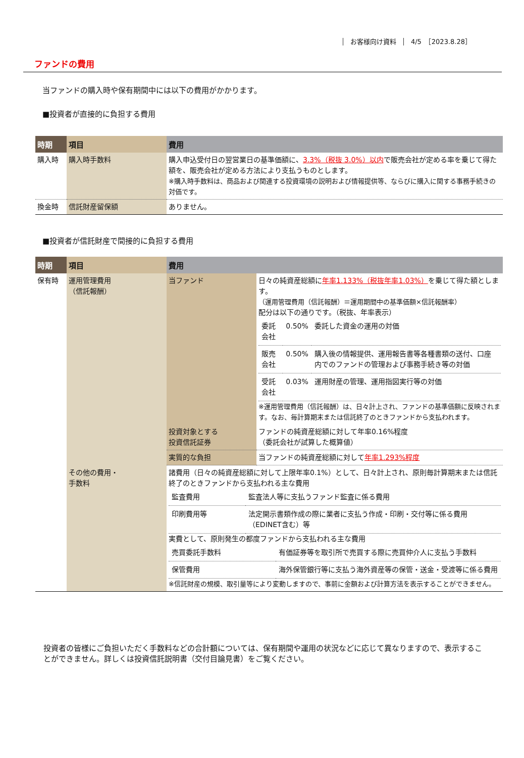お客様向け資料 4/5　［2023.8.28］
ファンドの費用
当ファンドの購入時や保有期間中には以下の費用がかかります。
■投資者が直接的に負担する費用
| 時期 | 項目 | 費用 |
| --- | --- | --- |
| 購入時 | 購入時手数料 | 購入申込受付日の翌営業日の基準価額に、 3.3%（税抜 3.0%）以内 で販売会社が定める率を乗じて得た額を、販売会社が定める方法により支払うものとします。 ※購入時手数料は、商品および関連する投資環境の説明および情報提供等、ならびに購入に関する事務手続きの対価です。 |
| 換金時 | 信託財産留保額 | ありません。 |
■投資者が信託財産で間接的に負担する費用
| 時期 | 項目 | 費用 | |
| --- | --- | --- | --- |
| 保有時 | 運用管理費用 （信託報酬） | 当ファンド | 日々の純資産総額に 年率1.133%（税抜年率1.03%） を乗じて得た額とします。 （運用管理費用（信託報酬）＝運用期間中の基準価額×信託報酬率） 配分は以下の通りです。（税抜、年率表示） / 委託会社 / 0.50% / 委託した資金の運用の対価 / / 販売会社 / 0.50% / 購入後の情報提供、運用報告書等各種書類の送付、口座内でのファンドの管理および事務手続き等の対価 / / 受託会社 / 0.03% / 運用財産の管理、運用指図実行等の対価 / ※運用管理費用（信託報酬）は、日々計上され、ファンドの基準価額に反映されます。なお、毎計算期末または信託終了のときファンドから支払われます。 |
| | | 投資対象とする 投資信託証券 | ファンドの純資産総額に対して年率0.16%程度 （委託会社が試算した概算値） |
| | | 実質的な負担 | 当ファンドの純資産総額に対して 年率1.293%程度 |
| | その他の費用・ 手数料 | 諸費用（日々の純資産総額に対して上限年率0.1%）として、日々計上され、原則毎計算期末または信託終了のときファンドから支払われる主な費用 / 監査費用 / 監査法人等に支払うファンド監査に係る費用 / / 印刷費用等 / 法定開示書類作成の際に業者に支払う作成・印刷・交付等に係る費用（EDINET含む）等 / 実費として、原則発生の都度ファンドから支払われる主な費用 / 売買委託手数料 / 有価証券等を取引所で売買する際に売買仲介人に支払う手数料 / / 保管費用 / 海外保管銀行等に支払う海外資産等の保管・送金・受渡等に係る費用 / ※信託財産の規模、取引量等により変動しますので、事前に金額および計算方法を表示することができません。 | |
投資者の皆様にご負担いただく手数料などの合計額については、保有期間や運用の状況などに応じて異なりますので、表示することができません。詳しくは投資信託説明書（交付目論見書）をご覧ください。